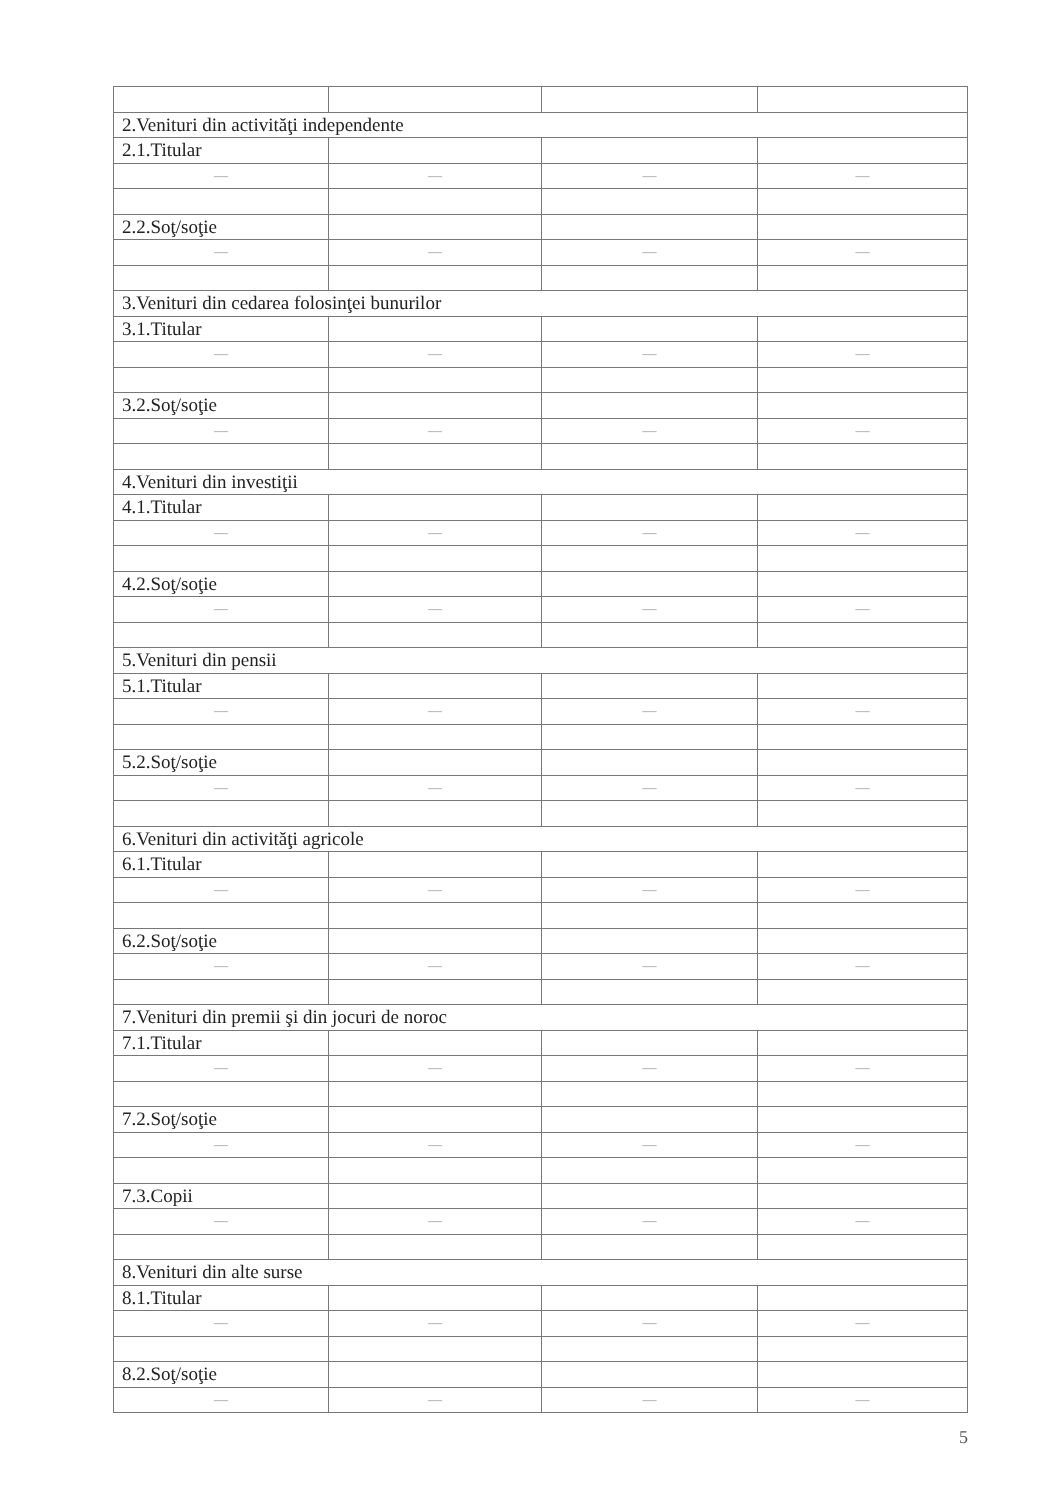| 2.Venituri din activităţi independente | | | |
| 2.1.Titular | | | |
| — | — | — | — |
| 2.2.Soţ/soţie | | | |
| — | — | — | — |
| 3.Venituri din cedarea folosinţei bunurilor | | | |
| 3.1.Titular | | | |
| — | — | — | — |
| 3.2.Soţ/soţie | | | |
| — | — | — | — |
| 4.Venituri din investiţii | | | |
| 4.1.Titular | | | |
| — | — | — | — |
| 4.2.Soţ/soţie | | | |
| — | — | — | — |
| 5.Venituri din pensii | | | |
| 5.1.Titular | | | |
| — | — | — | — |
| 5.2.Soţ/soţie | | | |
| — | — | — | — |
| 6.Venituri din activităţi agricole | | | |
| 6.1.Titular | | | |
| — | — | — | — |
| 6.2.Soţ/soţie | | | |
| — | — | — | — |
| 7.Venituri din premii şi din jocuri de noroc | | | |
| 7.1.Titular | | | |
| — | — | — | — |
| 7.2.Soţ/soţie | | | |
| — | — | — | — |
| 7.3.Copii | | | |
| — | — | — | — |
| 8.Venituri din alte surse | | | |
| 8.1.Titular | | | |
| — | — | — | — |
| 8.2.Soţ/soţie | | | |
| — | — | — | — |
5